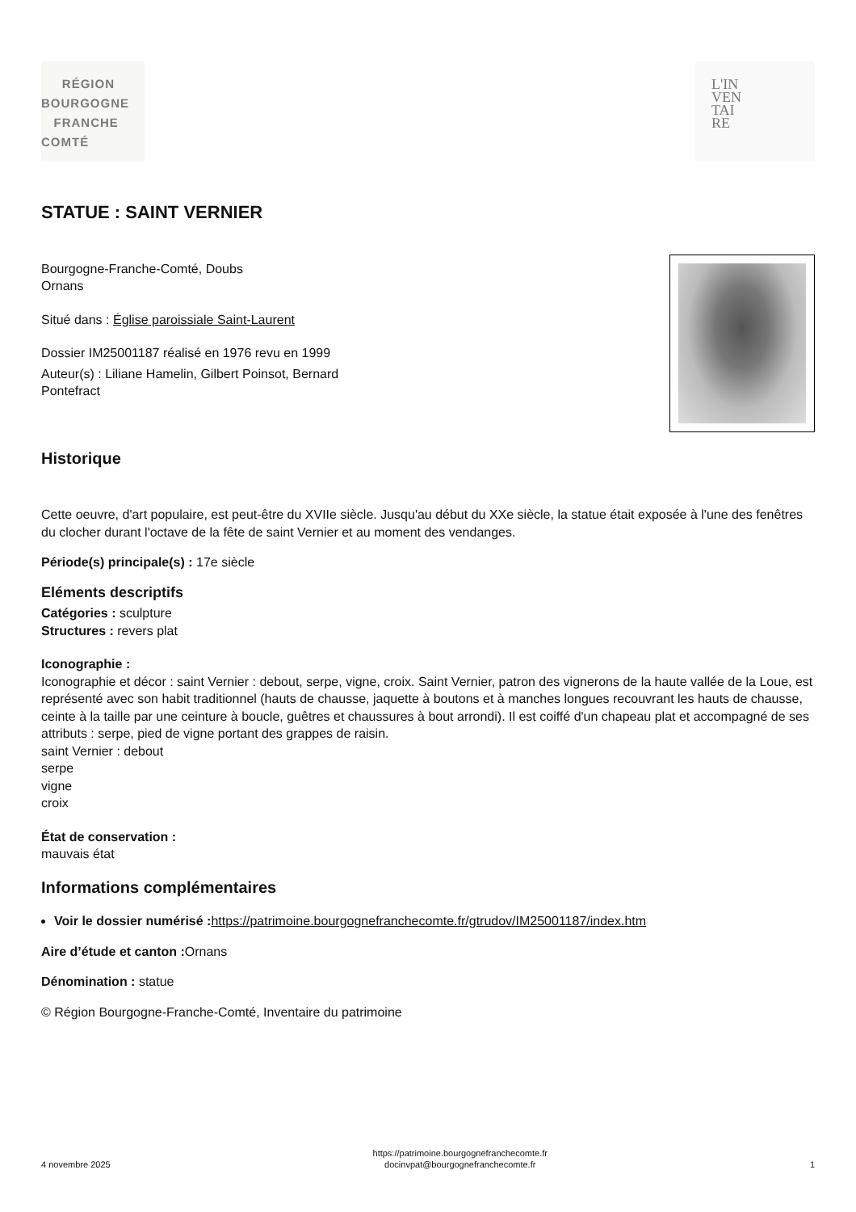RÉGION
BOURGOGNE
FRANCHE
COMTÉ
L'IN
VEN
TAI
RE
STATUE : SAINT VERNIER
Bourgogne-Franche-Comté, Doubs
Ornans
Situé dans : Église paroissiale Saint-Laurent
Dossier IM25001187 réalisé en 1976 revu en 1999
Auteur(s) : Liliane Hamelin, Gilbert Poinsot, Bernard
Pontefract
Historique
Cette oeuvre, d'art populaire, est peut-être du XVIIe siècle. Jusqu'au début du XXe siècle, la statue était exposée à l'une des fenêtres du clocher durant l'octave de la fête de saint Vernier et au moment des vendanges.
Période(s) principale(s) : 17e siècle
Eléments descriptifs
Catégories : sculpture
Structures : revers plat
Iconographie :
Iconographie et décor : saint Vernier : debout, serpe, vigne, croix. Saint Vernier, patron des vignerons de la haute vallée de la Loue, est représenté avec son habit traditionnel (hauts de chausse, jaquette à boutons et à manches longues recouvrant les hauts de chausse, ceinte à la taille par une ceinture à boucle, guêtres et chaussures à bout arrondi). Il est coiffé d'un chapeau plat et accompagné de ses attributs : serpe, pied de vigne portant des grappes de raisin.
saint Vernier : debout
serpe
vigne
croix
État de conservation :
mauvais état
Informations complémentaires
Voir le dossier numérisé : https://patrimoine.bourgognefranchecomte.fr/gtrudov/IM25001187/index.htm
Aire d’étude et canton : Ornans
Dénomination : statue
© Région Bourgogne-Franche-Comté, Inventaire du patrimoine
4 novembre 2025 https://patrimoine.bourgognefranchecomte.fr
docinvpat@bourgognefranchecomte.fr 1